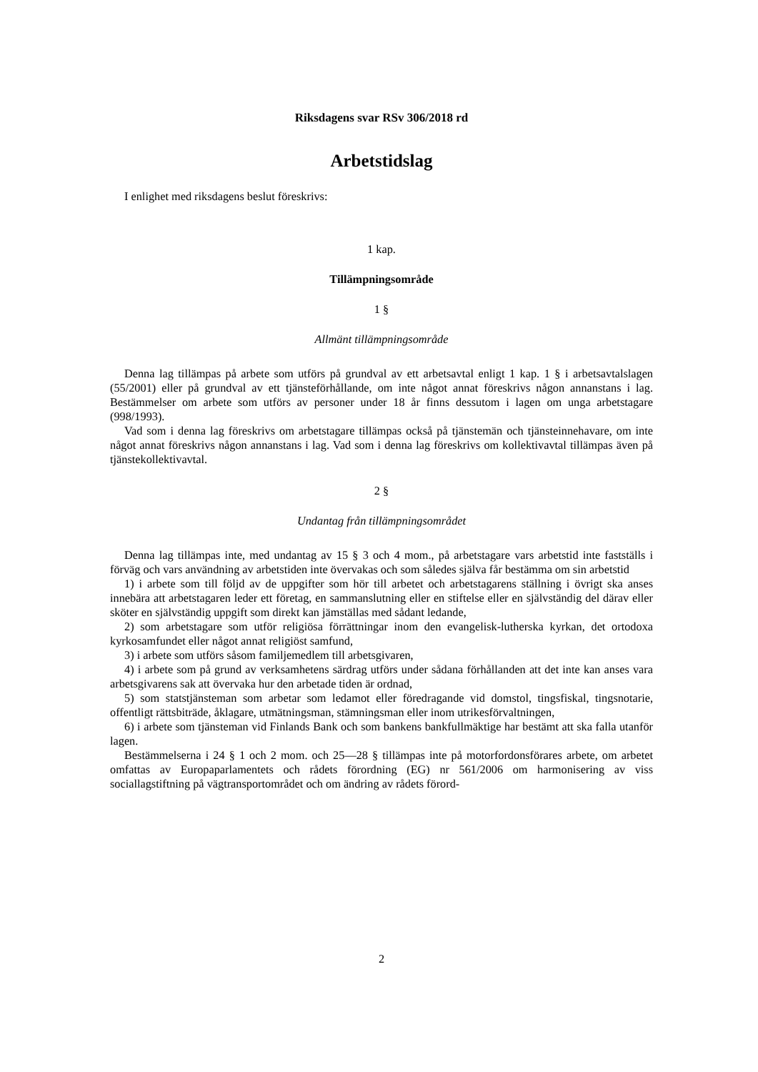Riksdagens svar RSv 306/2018 rd
Arbetstidslag
I enlighet med riksdagens beslut föreskrivs:
1 kap.
Tillämpningsområde
1 §
Allmänt tillämpningsområde
Denna lag tillämpas på arbete som utförs på grundval av ett arbetsavtal enligt 1 kap. 1 § i arbetsavtalslagen (55/2001) eller på grundval av ett tjänsteförhållande, om inte något annat föreskrivs någon annanstans i lag. Bestämmelser om arbete som utförs av personer under 18 år finns dessutom i lagen om unga arbetstagare (998/1993).
Vad som i denna lag föreskrivs om arbetstagare tillämpas också på tjänstemän och tjänsteinnehavare, om inte något annat föreskrivs någon annanstans i lag. Vad som i denna lag föreskrivs om kollektivavtal tillämpas även på tjänstekollektivavtal.
2 §
Undantag från tillämpningsområdet
Denna lag tillämpas inte, med undantag av 15 § 3 och 4 mom., på arbetstagare vars arbetstid inte fastställs i förväg och vars användning av arbetstiden inte övervakas och som således själva får bestämma om sin arbetstid
1) i arbete som till följd av de uppgifter som hör till arbetet och arbetstagarens ställning i övrigt ska anses innebära att arbetstagaren leder ett företag, en sammanslutning eller en stiftelse eller en självständig del därav eller sköter en självständig uppgift som direkt kan jämställas med sådant ledande,
2) som arbetstagare som utför religiösa förrättningar inom den evangelisk-lutherska kyrkan, det ortodoxa kyrkosamfundet eller något annat religiöst samfund,
3) i arbete som utförs såsom familjemedlem till arbetsgivaren,
4) i arbete som på grund av verksamhetens särdrag utförs under sådana förhållanden att det inte kan anses vara arbetsgivarens sak att övervaka hur den arbetade tiden är ordnad,
5) som statstjänsteman som arbetar som ledamot eller föredragande vid domstol, tingsfiskal, tingsnotarie, offentligt rättsbiträde, åklagare, utmätningsman, stämningsman eller inom utrikesförvaltningen,
6) i arbete som tjänsteman vid Finlands Bank och som bankens bankfullmäktige har bestämt att ska falla utanför lagen.
Bestämmelserna i 24 § 1 och 2 mom. och 25—28 § tillämpas inte på motorfordonsförares arbete, om arbetet omfattas av Europaparlamentets och rådets förordning (EG) nr 561/2006 om harmonisering av viss sociallagstiftning på vägtransportområdet och om ändring av rådets förord-
2